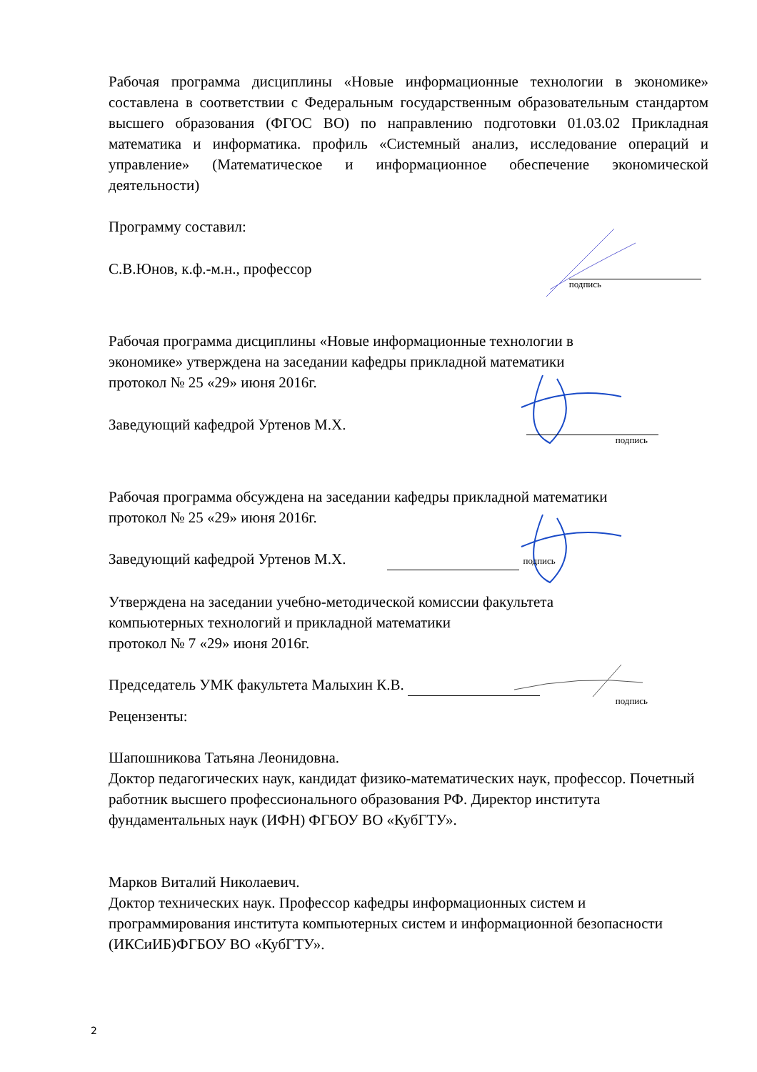Рабочая программа дисциплины «Новые информационные технологии в экономике» составлена в соответствии с Федеральным государственным образовательным стандартом высшего образования (ФГОС ВО) по направлению подготовки 01.03.02 Прикладная математика и информатика. профиль «Системный анализ, исследование операций и управление» (Математическое и информационное обеспечение экономической
деятельности)
Программу составил:
С.В.Юнов, к.ф.-м.н., профессор
подпись
Рабочая программа дисциплины «Новые информационные технологии в
экономике» утверждена на заседании кафедры прикладной математики
протокол № 25 «29» июня 2016г.
Заведующий кафедрой Уртенов М.Х.
подпись
Рабочая программа обсуждена на заседании кафедры прикладной математики
протокол № 25 «29» июня 2016г.
Заведующий кафедрой Уртенов М.Х. подпись
Утверждена на заседании учебно-методической комиссии факультета
компьютерных технологий и прикладной математики
протокол № 7 «29» июня 2016г.
Председатель УМК факультета Малыхин К.В.
подпись
Рецензенты:
Шапошникова Татьяна Леонидовна.
Доктор педагогических наук, кандидат физико-математических наук, профессор. Почетный работник высшего профессионального образования РФ. Директор института фундаментальных наук (ИФН) ФГБОУ ВО «КубГТУ».
Марков Виталий Николаевич.
Доктор технических наук. Профессор кафедры информационных систем и программирования института компьютерных систем и информационной безопасности (ИКСиИБ)ФГБОУ ВО «КубГТУ».
2